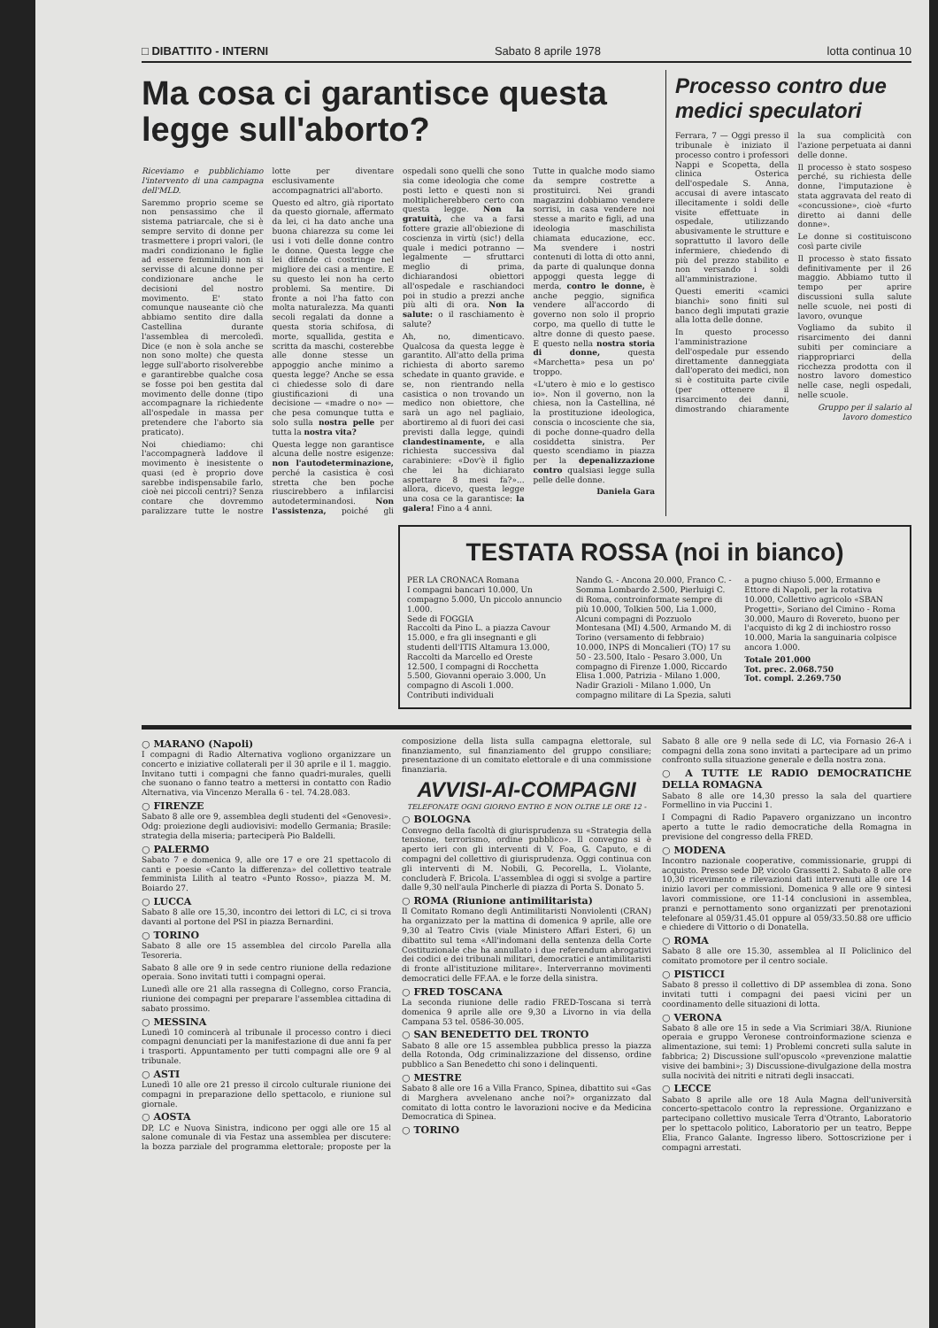□ DIBATTITO - INTERNI Sabato 8 aprile 1978 lotta continua 10
Ma cosa ci garantisce questa legge sull'aborto?
Riceviamo e pubblichiamo l'intervento di una campagna dell'MLD.
Saremmo proprio sceme se non pensassimo che il sistema patriarcale, che si è sempre servito di donne per trasmettere i propri valori, (le madri condizionano le figlie ad essere femminili) non si servisse di alcune donne per condizionare anche le decisioni del nostro movimento. E' stato comunque nauseante ciò che abbiamo sentito dire dalla Castellina durante l'assemblea di mercoledì. Dice (e non è sola anche se non sono molte) che questa legge sull'aborto risolverebbe e garantirebbe qualche cosa se fosse poi ben gestita dal movimento delle donne (tipo accompagnare la richiedente all'ospedale in massa per pretendere che l'aborto sia praticato).
Noi chiediamo: chi l'accompagnerà laddove il movimento è inesistente o quasi (ed è proprio dove sarebbe indispensabile farlo, cioè nei piccoli centri)? Senza contare che dovremmo paralizzare tutte le nostre lotte per diventare esclusivamente accompagnatrici all'aborto.
Questo ed altro, già riportato da questo giornale, affermato da lei, ci ha dato anche una buona chiarezza su come lei usi i voti delle donne contro le donne. Questa legge che lei difende ci costringe nel migliore dei casi a mentire. E su questo lei non ha certo problemi. Sa mentire. Di fronte a noi l'ha fatto con molta naturalezza. Ma quanti secoli regalati da donne a questa storia schifosa, di morte, squallida, gestita e scritta da maschi, costerebbe alle donne stesse un appoggio anche minimo a questa legge? Anche se essa ci chiedesse solo di dare giustificazioni di una decisione — «madre o no» — che pesa comunque tutta e solo sulla nostra pelle per tutta la nostra vita?
Questa legge non garantisce alcuna delle nostre esigenze: non l'autodeterminazione, perché la casistica è così stretta che ben poche riuscirebbero a infilarcisi autodeterminandosi. Non l'assistenza, poiché gli ospedali sono quelli che sono sia come ideologia che come posti letto e questi non si moltiplicherebbero certo con questa legge. Non la gratuità, che va a farsi fottere grazie all'obiezione di coscienza in virtù (sic!) della quale i medici potranno — legalmente — sfruttarci meglio di prima, dichiarandosi obiettori all'ospedale e raschiandoci poi in studio a prezzi anche più alti di ora. Non la salute: o il raschiamento è salute?
Ah, no, dimenticavo. Qualcosa da questa legge è garantito. All'atto della prima richiesta di aborto saremo schedate in quanto gravide. e se, non rientrando nella casistica o non trovando un medico non obiettore, che sarà un ago nel pagliaio, abortiremo al di fuori dei casi previsti dalla legge, quindi clandestinamente, e alla richiesta successiva dal carabiniere: «Dov'è il figlio che lei ha dichiarato aspettare 8 mesi fa?»... allora, dicevo, questa legge una cosa ce la garantisce: la galera! Fino a 4 anni.
Tutte in qualche modo siamo da sempre costrette a prostituirci. Nei grandi magazzini dobbiamo vendere sorrisi, in casa vendere noi stesse a marito e figli, ad una ideologia maschilista chiamata educazione, ecc. Ma svendere i nostri contenuti di lotta di otto anni, da parte di qualunque donna appoggi questa legge di merda, contro le donne, è anche peggio, significa vendere all'accordo di governo non solo il proprio corpo, ma quello di tutte le altre donne di questo paese. E questo nella nostra storia di donne, questa «Marchetta» pesa un po' troppo.
«L'utero è mio e lo gestisco io». Non il governo, non la chiesa, non la Castellina, né la prostituzione ideologica, conscia o incosciente che sia, di poche donne-quadro della cosiddetta sinistra. Per questo scendiamo in piazza per la depenalizzazione contro qualsiasi legge sulla pelle delle donne.
Daniela Gara
Processo contro due medici speculatori
Ferrara, 7 — Oggi presso il tribunale è iniziato il processo contro i professori Nappi e Scopetta, della clinica Osterica dell'ospedale S. Anna, accusai di avere intascato illecitamente i soldi delle visite effettuate in ospedale, utilizzando abusivamente le strutture e soprattutto il lavoro delle infermiere, chiedendo di più del prezzo stabilito e non versando i soldi all'amministrazione.
Questi emeriti «camici bianchi» sono finiti sul banco degli imputati grazie alla lotta delle donne.
In questo processo l'amministrazione dell'ospedale pur essendo direttamente danneggiata dall'operato dei medici, non si è costituita parte civile (per ottenere il risarcimento dei danni, dimostrando chiaramente la sua complicità con l'azione perpetuata ai danni delle donne.
Il processo è stato sospeso perché, su richiesta delle donne, l'imputazione è stata aggravata del reato di «concussione», cioè «furto diretto ai danni delle donne».
Le donne si costituiscono così parte civile
Il processo è stato fissato definitivamente per il 26 maggio. Abbiamo tutto il tempo per aprire discussioni sulla salute nelle scuole, nei posti di lavoro, ovunque
Vogliamo da subito il risarcimento dei danni subiti per cominciare a riappropriarci della ricchezza prodotta con il nostro lavoro domestico nelle case, negli ospedali, nelle scuole.
Gruppo per il salario al lavoro domestico
TESTATA ROSSA (noi in bianco)
PER LA CRONACA Romana
I compagni bancari 10.000, Un compagno 5.000, Un piccolo annuncio 1.000.
Sede di FOGGIA
Raccolti da Pino L. a piazza Cavour 15.000, e fra gli insegnanti e gli studenti dell'ITIS Altamura 13.000, Raccolti da Marcello ed Oreste 12.500, I compagni di Rocchetta 5.500, Giovanni operaio 3.000, Un compagno di Ascoli 1.000.
Contributi individuali
Nando G. - Ancona 20.000, Franco C. - Somma Lombardo 2.500, Pierluigi C. di Roma, controinformate sempre di più 10.000, Tolkien 500, Lia 1.000, Alcuni compagni di Pozzuolo Montesana (MI) 4.500, Armando M. di Torino (versamento di febbraio) 10.000, INPS di Moncalieri (TO) 17 su 50 - 23.500, Italo - Pesaro 3.000, Un compagno di Firenze 1.000, Riccardo Elisa 1.000, Patrizia - Milano 1.000, Nadir Grazioli - Milano 1.000, Un compagno militare di La Spezia, saluti a pugno chiuso 5.000, Ermanno e Ettore di Napoli, per la rotativa 10.000, Collettivo agricolo «SBAN Progetti», Soriano del Cimino - Roma 30.000, Mauro di Rovereto, buono per l'acquisto di kg 2 di inchiostro rosso 10.000, Maria la sanguinaria colpisce ancora 1.000.
Totale 201.000
Tot. prec. 2.068.750
Tot. compl. 2.269.750
○ MARANO (Napoli)
I compagni di Radio Alternativa vogliono organizzare un concerto e iniziative collaterali per il 30 aprile e il 1. maggio. Invitano tutti i compagni che fanno quadri-murales, quelli che suonano o fanno teatro a mettersi in contatto con Radio Alternativa, via Vincenzo Meralla 6 - tel. 74.28.083.
○ FIRENZE
Sabato 8 alle ore 9, assemblea degli studenti del «Genovesi». Odg: proiezione degli audiovisivi: modello Germania; Brasile: strategia della miseria; parteciperà Pio Baldelli.
○ PALERMO
Sabato 7 e domenica 9, alle ore 17 e ore 21 spettacolo di canti e poesie «Canto la differenza» del collettivo teatrale femminista Lilith al teatro «Punto Rosso», piazza M. M. Boiardo 27.
○ LUCCA
Sabato 8 alle ore 15,30, incontro dei lettori di LC, ci si trova davanti al portone del PSI in piazza Bernardini.
○ TORINO
Sabato 8 alle ore 15 assemblea del circolo Parella alla Tesoreria.
Sabato 8 alle ore 9 in sede centro riunione della redazione operaia. Sono invitati tutti i compagni operai.
Lunedì alle ore 21 alla rassegna di Collegno, corso Francia, riunione dei compagni per preparare l'assemblea cittadina di sabato prossimo.
○ MESSINA
Lunedì 10 comincerà al tribunale il processo contro i dieci compagni denunciati per la manifestazione di due anni fa per i trasporti. Appuntamento per tutti compagni alle ore 9 al tribunale.
○ ASTI
Lunedì 10 alle ore 21 presso il circolo culturale riunione dei compagni in preparazione dello spettacolo, e riunione sul giornale.
○ AOSTA
DP, LC e Nuova Sinistra, indicono per oggi alle ore 15 al salone comunale di via Festaz una assemblea per discutere: la bozza parziale del programma elettorale; proposte per la composizione della lista sulla campagna elettorale, sul finanziamento, sul finanziamento del gruppo consiliare; presentazione di un comitato elettorale e di una commissione finanziaria.
AVVISI-AI-COMPAGNI
TELEFONATE OGNI GIORNO ENTRO E NON OLTRE LE ORE 12 -
○ BOLOGNA
Convegno della facoltà di giurisprudenza su «Strategia della tensione, terrorismo, ordine pubblico». Il convegno si è aperto ieri con gli interventi di V. Foa, G. Caputo, e di compagni del collettivo di giurisprudenza. Oggi continua con gli interventi di M. Nobili, G. Pecorella, L. Violante, concluderà F. Bricola. L'assemblea di oggi si svolge a partire dalle 9,30 nell'aula Pincherle di piazza di Porta S. Donato 5.
○ ROMA (Riunione antimilitarista)
Il Comitato Romano degli Antimilitaristi Nonviolenti (CRAN) ha organizzato per la mattina di domenica 9 aprile, alle ore 9,30 al Teatro Civis (viale Ministero Affari Esteri, 6) un dibattito sul tema «All'indomani della sentenza della Corte Costituzionale che ha annullato i due referendum abrogativi dei codici e dei tribunali militari, democratici e antimilitaristi di fronte all'istituzione militare». Interverranno movimenti democratici delle FF.AA. e le forze della sinistra.
○ FRED TOSCANA
La seconda riunione delle radio FRED-Toscana si terrà domenica 9 aprile alle ore 9,30 a Livorno in via della Campana 53 tel. 0586-30.005.
○ SAN BENEDETTO DEL TRONTO
Sabato 8 alle ore 15 assemblea pubblica presso la piazza della Rotonda, Odg criminalizzazione del dissenso, ordine pubblico a San Benedetto chi sono i delinquenti.
○ MESTRE
Sabato 8 alle ore 16 a Villa Franco, Spinea, dibattito sui «Gas di Marghera avvelenano anche noi?» organizzato dal comitato di lotta contro le lavorazioni nocive e da Medicina Democratica di Spinea.
○ TORINO
Sabato 8 alle ore 9 nella sede di LC, via Fornasio 26-A i compagni della zona sono invitati a partecipare ad un primo confronto sulla situazione generale e della nostra zona.
○ A TUTTE LE RADIO DEMOCRATICHE DELLA ROMAGNA
Sabato 8 alle ore 14,30 presso la sala del quartiere Formellino in via Puccini 1.
I Compagni di Radio Papavero organizzano un incontro aperto a tutte le radio democratiche della Romagna in previsione del congresso della FRED.
○ MODENA
Incontro nazionale cooperative, commissionarie, gruppi di acquisto. Presso sede DP, vicolo Grassetti 2. Sabato 8 alle ore 10,30 ricevimento e rilevazioni dati intervenuti alle ore 14 inizio lavori per commissioni. Domenica 9 alle ore 9 sintesi lavori commissione, ore 11-14 conclusioni in assemblea, pranzi e pernottamento sono organizzati per prenotazioni telefonare al 059/31.45.01 oppure al 059/33.50.88 ore ufficio e chiedere di Vittorio o di Donatella.
○ ROMA
Sabato 8 alle ore 15.30, assemblea al II Policlinico del comitato promotore per il centro sociale.
○ PISTICCI
Sabato 8 presso il collettivo di DP assemblea di zona. Sono invitati tutti i compagni dei paesi vicini per un coordinamento delle situazioni di lotta.
○ VERONA
Sabato 8 alle ore 15 in sede a Via Scrimiari 38/A. Riunione operaia e gruppo Veronese controinformazione scienza e alimentazione, sui temi: 1) Problemi concreti sulla salute in fabbrica; 2) Discussione sull'opuscolo «prevenzione malattie visive dei bambini»; 3) Discussione-divulgazione della mostra sulla nocività dei nitriti e nitrati degli insaccati.
○ LECCE
Sabato 8 aprile alle ore 18 Aula Magna dell'università concerto-spettacolo contro la repressione. Organizzano e partecipano collettivo musicale Terra d'Otranto, Laboratorio per lo spettacolo politico, Laboratorio per un teatro, Beppe Elia, Franco Galante. Ingresso libero. Sottoscrizione per i compagni arrestati.